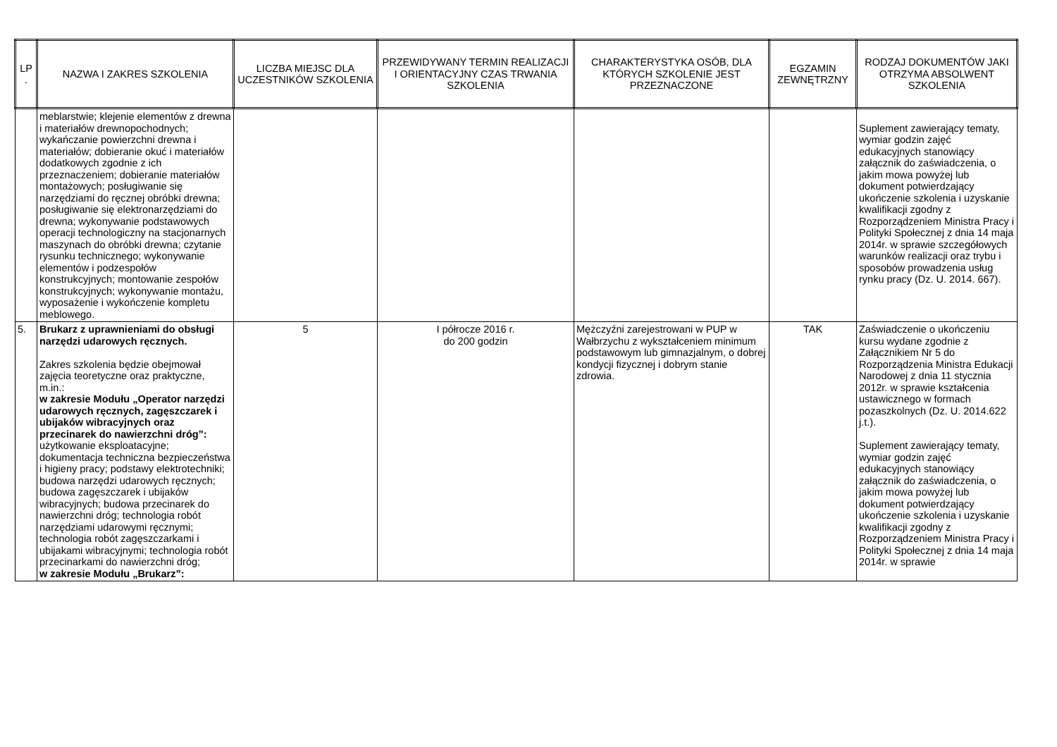| LP . | NAZWA I ZAKRES SZKOLENIA | LICZBA MIEJSC DLA UCZESTNIKÓW SZKOLENIA | PRZEWIDYWANY TERMIN REALIZACJI I ORIENTACYJNY CZAS TRWANIA SZKOLENIA | CHARAKTERYSTYKA OSÓB, DLA KTÓRYCH SZKOLENIE JEST PRZEZNACZONE | EGZAMIN ZEWNĘTRZNY | RODZAJ DOKUMENTÓW JAKI OTRZYMA ABSOLWENT SZKOLENIA |
| --- | --- | --- | --- | --- | --- | --- |
| | meblarstwie; klejenie elementów z drewna i materiałów drewnopochodnych; wykańczanie powierzchni drewna i materiałów; dobieranie okuć i materiałów dodatkowych zgodnie z ich przeznaczeniem; dobieranie materiałów montażowych; posługiwanie się narzędziami do ręcznej obróbki drewna; posługiwanie się elektronarzędziami do drewna; wykonywanie podstawowych operacji technologiczny na stacjonarnych maszynach do obróbki drewna; czytanie rysunku technicznego; wykonywanie elementów i podzespołów konstrukcyjnych; montowanie zespołów konstrukcyjnych; wykonywanie montażu, wyposażenie i wykończenie kompletu meblowego. | | | | | Suplement zawierający tematy, wymiar godzin zajęć edukacyjnych stanowiący załącznik do zaświadczenia, o jakim mowa powyżej lub dokument potwierdzający ukończenie szkolenia i uzyskanie kwalifikacji zgodny z Rozporządzeniem Ministra Pracy i Polityki Społecznej z dnia 14 maja 2014r. w sprawie szczegółowych warunków realizacji oraz trybu i sposobów prowadzenia usług rynku pracy (Dz. U. 2014. 667). |
| 5. | Brukarz z uprawnieniami do obsługi narzędzi udarowych ręcznych. Zakres szkolenia będzie obejmował zajęcia teoretyczne oraz praktyczne, m.in.: w zakresie Modułu „Operator narzędzi udarowych ręcznych, zagęszczarek i ubijaków wibracyjnych oraz przecinarek do nawierzchni dróg”: użytkowanie eksploatacyjne; dokumentacja techniczna bezpieczeństwa i higieny pracy; podstawy elektrotechniki; budowa narzędzi udarowych ręcznych; budowa zagęszczarek i ubijaków wibracyjnych; budowa przecinarek do nawierzchni dróg; technologia robót narzędziami udarowymi ręcznymi; technologia robót zagęszczarkami i ubijakami wibracyjnymi; technologia robót przecinarkami do nawierzchni dróg; w zakresie Modułu „Brukarz”: | 5 | I półrocze 2016 r. do 200 godzin | Mężczyźni zarejestrowani w PUP w Wałbrzychu z wykształceniem minimum podstawowym lub gimnazjalnym, o dobrej kondycji fizycznej i dobrym stanie zdrowia. | TAK | Zaświadczenie o ukończeniu kursu wydane zgodnie z Załącznikiem Nr 5 do Rozporządzenia Ministra Edukacji Narodowej z dnia 11 stycznia 2012r. w sprawie kształcenia ustawicznego w formach pozaszkolnych (Dz. U. 2014.622 j.t.). Suplement zawierający tematy, wymiar godzin zajęć edukacyjnych stanowiący załącznik do zaświadczenia, o jakim mowa powyżej lub dokument potwierdzający ukończenie szkolenia i uzyskanie kwalifikacji zgodny z Rozporządzeniem Ministra Pracy i Polityki Społecznej z dnia 14 maja 2014r. w sprawie |